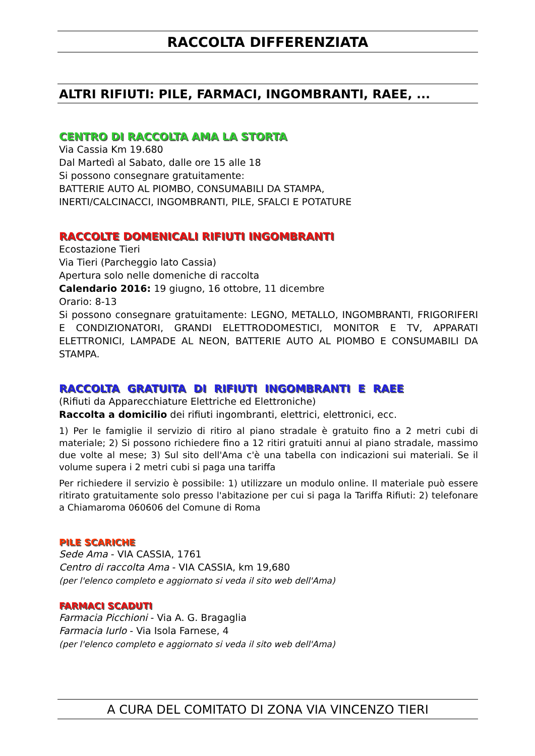RACCOLTA DIFFERENZIATA
ALTRI RIFIUTI: PILE, FARMACI, INGOMBRANTI, RAEE, ...
CENTRO DI RACCOLTA AMA LA STORTA
Via Cassia Km 19.680
Dal Martedì al Sabato, dalle ore 15 alle 18
Si possono consegnare gratuitamente:
BATTERIE AUTO AL PIOMBO, CONSUMABILI DA STAMPA,
INERTI/CALCINACCI, INGOMBRANTI, PILE, SFALCI E POTATURE
RACCOLTE DOMENICALI RIFIUTI INGOMBRANTI
Ecostazione Tieri
Via Tieri (Parcheggio lato Cassia)
Apertura solo nelle domeniche di raccolta
Calendario 2016: 19 giugno, 16 ottobre, 11 dicembre
Orario: 8-13
Si possono consegnare gratuitamente: LEGNO, METALLO, INGOMBRANTI, FRIGORIFERI E CONDIZIONATORI, GRANDI ELETTRODOMESTICI, MONITOR E TV, APPARATI ELETTRONICI, LAMPADE AL NEON, BATTERIE AUTO AL PIOMBO E CONSUMABILI DA STAMPA.
RACCOLTA GRATUITA DI RIFIUTI INGOMBRANTI E RAEE
(Rifiuti da Apparecchiature Elettriche ed Elettroniche)
Raccolta a domicilio dei rifiuti ingombranti, elettrici, elettronici, ecc.
1) Per le famiglie il servizio di ritiro al piano stradale è gratuito fino a 2 metri cubi di materiale; 2) Si possono richiedere fino a 12 ritiri gratuiti annui al piano stradale, massimo due volte al mese; 3) Sul sito dell'Ama c'è una tabella con indicazioni sui materiali. Se il volume supera i 2 metri cubi si paga una tariffa
Per richiedere il servizio è possibile: 1) utilizzare un modulo online. Il materiale può essere ritirato gratuitamente solo presso l'abitazione per cui si paga la Tariffa Rifiuti: 2) telefonare a Chiamaroma 060606 del Comune di Roma
PILE SCARICHE
Sede Ama - VIA CASSIA, 1761
Centro di raccolta Ama - VIA CASSIA, km 19,680
(per l'elenco completo e aggiornato si veda il sito web dell'Ama)
FARMACI SCADUTI
Farmacia Picchioni - Via A. G. Bragaglia
Farmacia Iurlo - Via Isola Farnese, 4
(per l'elenco completo e aggiornato si veda il sito web dell'Ama)
A CURA DEL COMITATO DI ZONA VIA VINCENZO TIERI